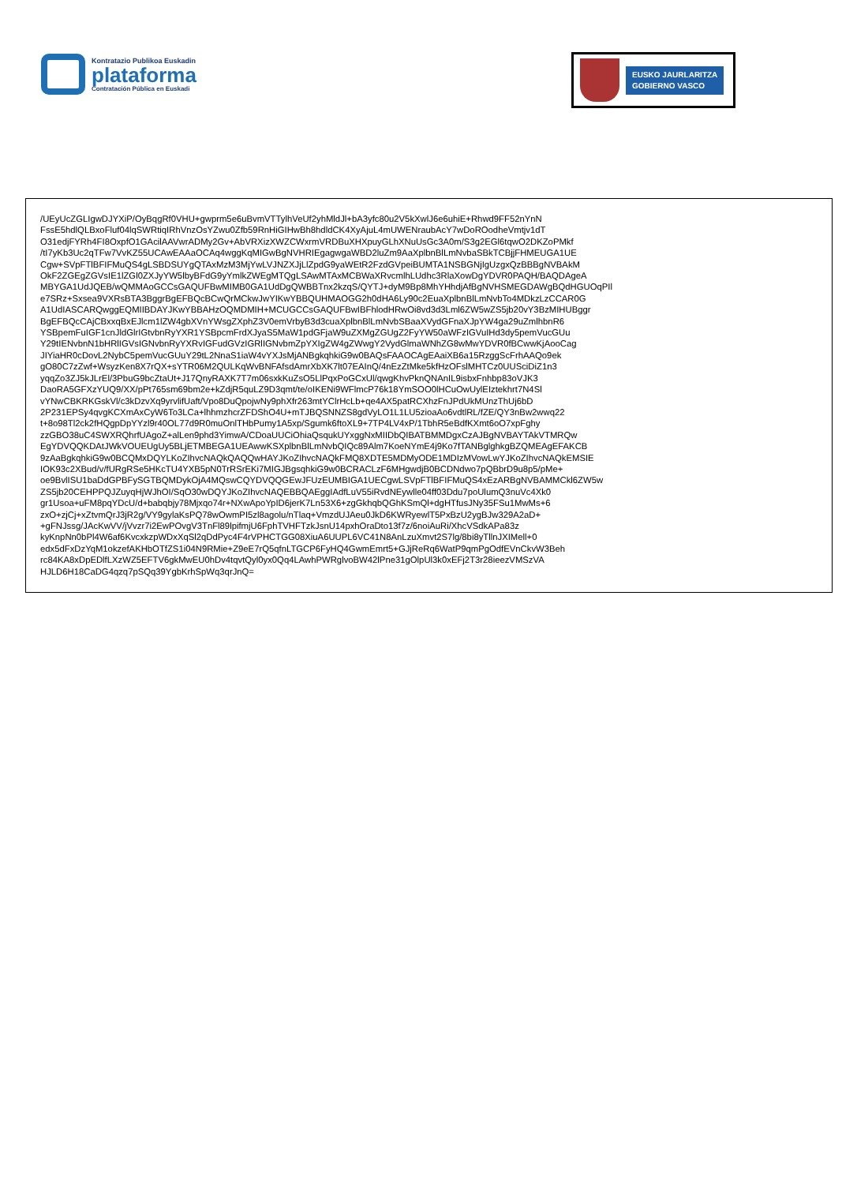Kontratazio Publikoa Euskadin
plataforma
Contratación Pública en Euskadi
EUSKO JAURLARITZA
GOBIERNO VASCO
/UEyUcZGLIgwDJYXiP/OyBqgRf0VHU+gwprm5e6uBvmVTTylhVeUf2yhMldJl+bA3yfc80u2V5kXwlJ6e6uhiE+Rhwd9FF52nYnN
FssE5hdlQLBxoFluf04lqSWRtiqIRhVnzOsYZwu0Zfb59RnHiGIHwBh8hdldCK4XyAjuL4mUWENraubAcY7wDoROodheVmtjv1dT
O31edjFYRh4FI8OxpfO1GAcilAAVwrADMy2Gv+AbVRXizXWZCWxrmVRDBuXHXpuyGLhXNuUsGc3A0m/S3g2EGl6tqwO2DKZoPMkf
/tI7yKb3Uc2qTFw7VvKZ55UCAwEAAaOCAq4wggKqMIGwBgNVHRIEgagwgaWBD2luZm9AaXplbnBlLmNvbaSBkTCBjjFHMEUGA1UE
Cgw+SVpFTlBFIFMuQS4gLSBDSUYgQTAxMzM3MjYwLVJNZXJjLlZpdG9yaWEtR2FzdGVpeiBUMTA1NSBGNjIgUzgxQzBBBgNVBAkM
OkF2ZGEgZGVsIE1lZGl0ZXJyYW5lbyBFdG9yYmlkZWEgMTQgLSAwMTAxMCBWaXRvcmlhLUdhc3RlaXowDgYDVR0PAQH/BAQDAgeA
MBYGA1UdJQEB/wQMMAoGCCsGAQUFBwMIMB0GA1UdDgQWBBTnx2kzqS/QYTJ+dyM9Bp8MhYHhdjAfBgNVHSMEGDAWgBQdHGUOqPIl
e7SRz+Sxsea9VXRsBTA3BggrBgEFBQcBCwQrMCkwJwYIKwYBBQUHMAOGG2h0dHA6Ly90c2EuaXplbnBlLmNvbTo4MDkzLzCCAR0G
A1UdIASCARQwggEQMIIBDAYJKwYBBAHzOQMDMIH+MCUGCCsGAQUFBwIBFhlodHRwOi8vd3d3Lml6ZW5wZS5jb20vY3BzMIHUBggr
BgEFBQcCAjCBxxqBxEJlcm1lZW4gbXVnYWsgZXphZ3V0emVrbyB3d3cuaXplbnBlLmNvbSBaaXVydGFnaXJpYW4ga29uZmlhbnR6
YSBpemFuIGF1cnJldGlrIGtvbnRyYXR1YSBpcmFrdXJyaS5MaW1pdGFjaW9uZXMgZGUgZ2FyYW50aWFzIGVuIHd3dy5pemVucGUu
Y29tIENvbnN1bHRlIGVsIGNvbnRyYXRvIGFudGVzIGRlIGNvbmZpYXIgZW4gZWwgY2VydGlmaWNhZG8wMwYDVR0fBCwwKjAooCag
JIYiaHR0cDovL2NybC5pemVucGUuY29tL2NnaS1iaW4vYXJsMjANBgkqhkiG9w0BAQsFAAOCAgEAaiXB6a15RzggScFrhAAQo9ek
gO80C7zZwf+WsyzKen8X7rQX+sYTR06M2QULKqWvBNFAfsdAmrXbXK7lt07EAInQ/4nEzZtMke5kfHzOFslMHTCz0UUSciDiZ1n3
yqqZo3ZJ5kJLrEl/3PbuG9bcZtaUt+J17QnyRAXK7T7m06sxkKuZsO5LlPqxPoGCxUl/qwgKhvPknQNAnIL9isbxFnhbp83oVJK3
DaoRA5GFXzYUQ9/XX/pPt765sm69bm2e+kZdjR5quLZ9D3qmt/te/oIKENi9WFlmcP76k18YmSOO0lHCuOwUylEIztekhrt7N4Sl
vYNwCBKRKGskVl/c3kDzvXq9yrvlifUaft/Vpo8DuQpojwNy9phXfr263mtYClrHcLb+qe4AX5patRCXhzFnJPdUkMUnzThUj6bD
2P231EPSy4qvgKCXmAxCyW6To3LCa+lhhmzhcrZFDShO4U+mTJBQSNNZS8gdVyLO1L1LU5zioaAo6vdtlRL/fZE/QY3nBw2wwq22
t+8o98Tl2ck2fHQgpDpYYzl9r40OL77d9R0muOnlTHbPumy1A5xp/Sgumk6ftoXL9+7TP4LV4xP/1TbhR5eBdfKXmt6oO7xpFghy
zzGBO38uC4SWXRQhrfUAgoZ+alLen9phd3YimwA/CDoaUUCiOhiaQsqukUYxggNxMIIDbQIBATBMMDgxCzAJBgNVBAYTAkVTMRQw
EgYDVQQKDAtJWkVOUEUgUy5BLjETMBEGA1UEAwwKSXplbnBlLmNvbQIQc89Alm7KoeNYmE4j9Ko7fTANBglghkgBZQMEAgEFAKCB
9zAaBgkqhkiG9w0BCQMxDQYLKoZIhvcNAQkQAQQwHAYJKoZIhvcNAQkFMQ8XDTE5MDMyODE1MDIzMVowLwYJKoZIhvcNAQkEMSIE
IOK93c2XBud/v/fURgRSe5HKcTU4YXB5pN0TrRSrEKi7MIGJBgsqhkiG9w0BCRACLzF6MHgwdjB0BCDNdwo7pQBbrD9u8p5/pMe+
oe9BvlISU1baDdGPBFySGTBQMDykOjA4MQswCQYDVQQGEwJFUzEUMBIGA1UECgwLSVpFTlBFIFMuQS4xEzARBgNVBAMMCkl6ZW5w
ZS5jb20CEHPPQJZuyqHjWJhOI/SqO30wDQYJKoZIhvcNAQEBBQAEggIAdfLuV55iRvdNEywlle04ff03Ddu7poUlumQ3nuVc4Xk0
gr1Usoa+uFM8pqYDcU/d+babqbjy78Mjxqo74r+NXwApoYpID6jerK7Ln53X6+zgGkhqbQGhKSmQl+dgHTfusJNy35FSu1MwMs+6
zxO+zjCj+xZtvmQrJ3jR2g/VY9gylaKsPQ78wOwmPI5zl8agolu/nTlaq+VmzdUJAeu0JkD6KWRyewlT5PxBzU2ygBJw329A2aD+
+gFNJssg/JAcKwVV/jVvzr7i2EwPOvgV3TnFl89lpifmjU6FphTVHFTzkJsnU14pxhOraDto13f7z/6noiAuRi/XhcVSdkAPa83z
kyKnpNn0bPl4W6af6KvcxkzpWDxXqSl2qDdPyc4F4rVPHCTGG08XiuA6UUPL6VC41N8AnLzuXmvt2S7lg/8bi8yTllnJXIMell+0
edx5dFxDzYqM1okzefAKHbOTfZS1i04N9RMie+Z9eE7rQ5qfnLTGCP6FyHQ4GwmEmrt5+GJjReRq6WatP9qmPgOdfEVnCkvW3Beh
rc84KA8xDpEDlfLXzWZ5EFTV6gkMwEU0hDv4tqvtQyl0yx0Qq4LAwhPWRglvoBW42lPne31gOlpUl3k0xEFj2T3r28ieezVMSzVA
HJLD6H18CaDG4qzq7pSQq39YgbKrhSpWq3qrJnQ=